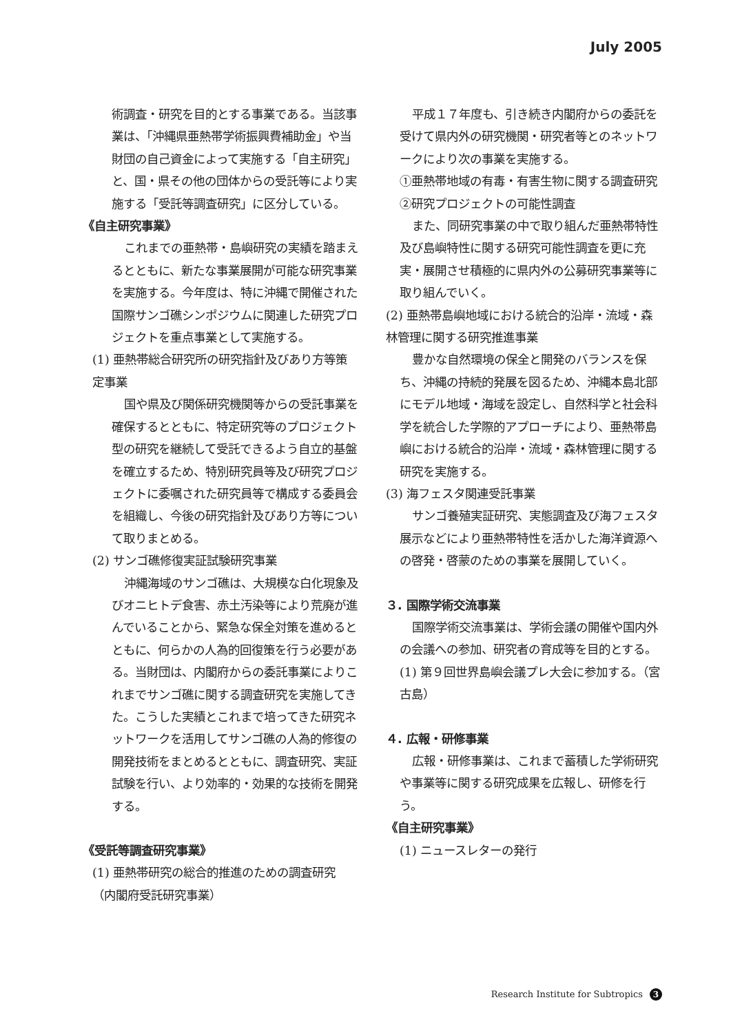July 2005
術調査・研究を目的とする事業である。当該事業は、「沖縄県亜熱帯学術振興費補助金」や当財団の自己資金によって実施する「自主研究」と、国・県その他の団体からの受託等により実施する「受託等調査研究」に区分している。
《自主研究事業》
これまでの亜熱帯・島嶼研究の実績を踏まえるとともに、新たな事業展開が可能な研究事業を実施する。今年度は、特に沖縄で開催された国際サンゴ礁シンポジウムに関連した研究プロジェクトを重点事業として実施する。
(1) 亜熱帯総合研究所の研究指針及びあり方等策定事業
国や県及び関係研究機関等からの受託事業を確保するとともに、特定研究等のプロジェクト型の研究を継続して受託できるよう自立的基盤を確立するため、特別研究員等及び研究プロジェクトに委嘱された研究員等で構成する委員会を組織し、今後の研究指針及びあり方等について取りまとめる。
(2) サンゴ礁修復実証試験研究事業
沖縄海域のサンゴ礁は、大規模な白化現象及びオニヒトデ食害、赤土汚染等により荒廃が進んでいることから、緊急な保全対策を進めるとともに、何らかの人為的回復策を行う必要がある。当財団は、内閣府からの委託事業によりこれまでサンゴ礁に関する調査研究を実施してきた。こうした実績とこれまで培ってきた研究ネットワークを活用してサンゴ礁の人為的修復の開発技術をまとめるとともに、調査研究、実証試験を行い、より効率的・効果的な技術を開発する。
《受託等調査研究事業》
(1) 亜熱帯研究の総合的推進のための調査研究（内閣府受託研究事業）
平成１７年度も、引き続き内閣府からの委託を受けて県内外の研究機関・研究者等とのネットワークにより次の事業を実施する。
①亜熱帯地域の有毒・有害生物に関する調査研究
②研究プロジェクトの可能性調査
また、同研究事業の中で取り組んだ亜熱帯特性及び島嶼特性に関する研究可能性調査を更に充実・展開させ積極的に県内外の公募研究事業等に取り組んでいく。
(2) 亜熱帯島嶼地域における統合的沿岸・流域・森林管理に関する研究推進事業
豊かな自然環境の保全と開発のバランスを保ち、沖縄の持続的発展を図るため、沖縄本島北部にモデル地域・海域を設定し、自然科学と社会科学を統合した学際的アプローチにより、亜熱帯島嶼における統合的沿岸・流域・森林管理に関する研究を実施する。
(3) 海フェスタ関連受託事業
サンゴ養殖実証研究、実態調査及び海フェスタ展示などにより亜熱帯特性を活かした海洋資源への啓発・啓蒙のための事業を展開していく。
３. 国際学術交流事業
国際学術交流事業は、学術会議の開催や国内外の会議への参加、研究者の育成等を目的とする。
(1) 第９回世界島嶼会議プレ大会に参加する。（宮古島）
４. 広報・研修事業
広報・研修事業は、これまで蓄積した学術研究や事業等に関する研究成果を広報し、研修を行う。
《自主研究事業》
(1) ニュースレターの発行
Research Institute for Subtropics 3